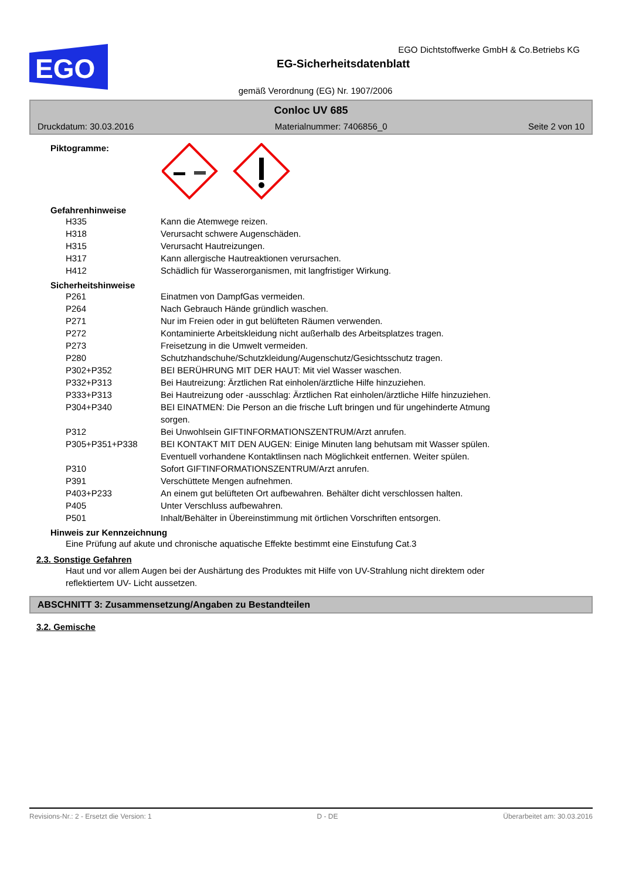EGO
EGO Dichtstoffwerke GmbH & Co.Betriebs KG
EG-Sicherheitsdatenblatt
gemäß Verordnung (EG) Nr. 1907/2006
Conloc UV 685
Druckdatum: 30.03.2016 Materialnummer: 7406856_0 Seite 2 von 10
Piktogramme:
Gefahrenhinweise
| H335 | Kann die Atemwege reizen. |
| H318 | Verursacht schwere Augenschäden. |
| H315 | Verursacht Hautreizungen. |
| H317 | Kann allergische Hautreaktionen verursachen. |
| H412 | Schädlich für Wasserorganismen, mit langfristiger Wirkung. |
Sicherheitshinweise
| P261 | Einatmen von DampfGas vermeiden. |
| P264 | Nach Gebrauch Hände gründlich waschen. |
| P271 | Nur im Freien oder in gut belüfteten Räumen verwenden. |
| P272 | Kontaminierte Arbeitskleidung nicht außerhalb des Arbeitsplatzes tragen. |
| P273 | Freisetzung in die Umwelt vermeiden. |
| P280 | Schutzhandschuhe/Schutzkleidung/Augenschutz/Gesichtsschutz tragen. |
| P302+P352 | BEI BERÜHRUNG MIT DER HAUT: Mit viel Wasser waschen. |
| P332+P313 | Bei Hautreizung: Ärztlichen Rat einholen/ärztliche Hilfe hinzuziehen. |
| P333+P313 | Bei Hautreizung oder -ausschlag: Ärztlichen Rat einholen/ärztliche Hilfe hinzuziehen. |
| P304+P340 | BEI EINATMEN: Die Person an die frische Luft bringen und für ungehinderte Atmung sorgen. |
| P312 | Bei Unwohlsein GIFTINFORMATIONSZENTRUM/Arzt anrufen. |
| P305+P351+P338 | BEI KONTAKT MIT DEN AUGEN: Einige Minuten lang behutsam mit Wasser spülen. Eventuell vorhandene Kontaktlinsen nach Möglichkeit entfernen. Weiter spülen. |
| P310 | Sofort GIFTINFORMATIONSZENTRUM/Arzt anrufen. |
| P391 | Verschüttete Mengen aufnehmen. |
| P403+P233 | An einem gut belüfteten Ort aufbewahren. Behälter dicht verschlossen halten. |
| P405 | Unter Verschluss aufbewahren. |
| P501 | Inhalt/Behälter in Übereinstimmung mit örtlichen Vorschriften entsorgen. |
Hinweis zur Kennzeichnung
Eine Prüfung auf akute und chronische aquatische Effekte bestimmt eine Einstufung Cat.3
2.3. Sonstige Gefahren
Haut und vor allem Augen bei der Aushärtung des Produktes mit Hilfe von UV-Strahlung nicht direktem oder reflektiertem UV- Licht aussetzen.
ABSCHNITT 3: Zusammensetzung/Angaben zu Bestandteilen
3.2. Gemische
Revisions-Nr.: 2 - Ersetzt die Version: 1 D - DE Überarbeitet am: 30.03.2016